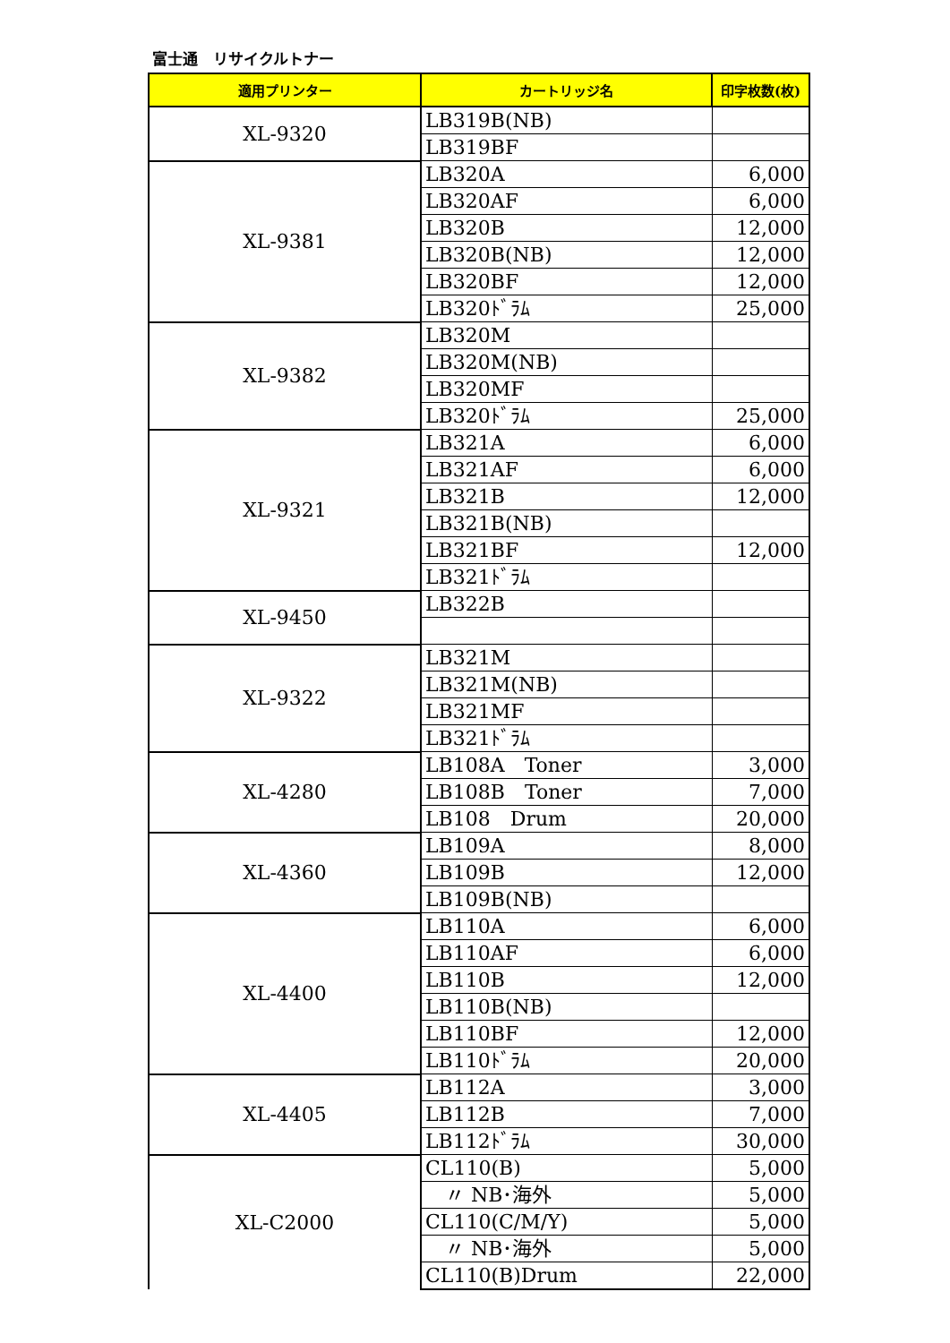富士通　リサイクルトナー
| 適用プリンター | カートリッジ名 | 印字枚数(枚) |
| --- | --- | --- |
| XL-9320 | LB319B(NB) | |
| | LB319BF | |
| XL-9381 | LB320A | 6,000 |
| | LB320AF | 6,000 |
| | LB320B | 12,000 |
| | LB320B(NB) | 12,000 |
| | LB320BF | 12,000 |
| | LB320ﾄﾞﾗﾑ | 25,000 |
| XL-9382 | LB320M | |
| | LB320M(NB) | |
| | LB320MF | |
| | LB320ﾄﾞﾗﾑ | 25,000 |
| XL-9321 | LB321A | 6,000 |
| | LB321AF | 6,000 |
| | LB321B | 12,000 |
| | LB321B(NB) | |
| | LB321BF | 12,000 |
| | LB321ﾄﾞﾗﾑ | |
| XL-9450 | LB322B | |
| XL-9322 | LB321M | |
| | LB321M(NB) | |
| | LB321MF | |
| | LB321ﾄﾞﾗﾑ | |
| XL-4280 | LB108A Toner | 3,000 |
| | LB108B Toner | 7,000 |
| | LB108 Drum | 20,000 |
| XL-4360 | LB109A | 8,000 |
| | LB109B | 12,000 |
| | LB109B(NB) | |
| XL-4400 | LB110A | 6,000 |
| | LB110AF | 6,000 |
| | LB110B | 12,000 |
| | LB110B(NB) | |
| | LB110BF | 12,000 |
| | LB110ﾄﾞﾗﾑ | 20,000 |
| XL-4405 | LB112A | 3,000 |
| | LB112B | 7,000 |
| | LB112ﾄﾞﾗﾑ | 30,000 |
| XL-C2000 | CL110(B) | 5,000 |
| | 〃 NB･海外 | 5,000 |
| | CL110(C/M/Y) | 5,000 |
| | 〃 NB･海外 | 5,000 |
| | CL110(B)Drum | 22,000 |